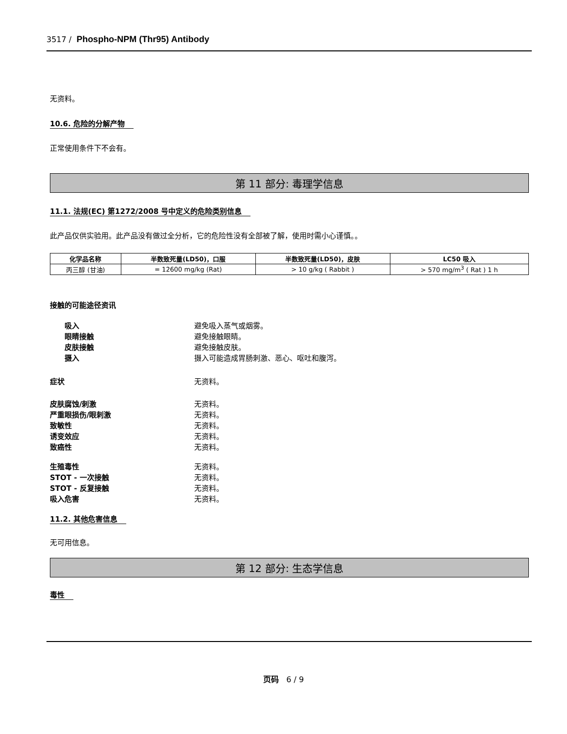3517 / Phospho-NPM (Thr95) Antibody
无资料。
10.6. 危险的分解产物
正常使用条件下不会有。
第 11 部分: 毒理学信息
11.1. 法规(EC) 第1272/2008 号中定义的危险类别信息
此产品仅供实验用。此产品没有做过全分析，它的危险性没有全部被了解，使用时需小心谨慎。。
| 化学品名称 | 半数致死量(LD50)，口服 | 半数致死量(LD50)，皮肤 | LC50 吸入 |
| --- | --- | --- | --- |
| 丙三醇 (甘油) | = 12600 mg/kg (Rat) | > 10 g/kg ( Rabbit ) | > 570 mg/m<sup>3</sup> ( Rat ) 1 h |
接触的可能途径资讯
吸入 避免吸入蒸气或烟雾。
眼睛接触 避免接触眼睛。
皮肤接触 避免接触皮肤。
摄入 摄入可能造成胃肠刺激、恶心、呕吐和腹泻。
症状 无资料。
皮肤腐蚀/刺激 无资料。
严重眼损伤/眼刺激 无资料。
致敏性 无资料。
诱变效应 无资料。
致癌性 无资料。
生殖毒性 无资料。
STOT - 一次接触 无资料。
STOT - 反复接触 无资料。
吸入危害 无资料。
11.2. 其他危害信息
无可用信息。
第 12 部分: 生态学信息
毒性
页码 6 / 9